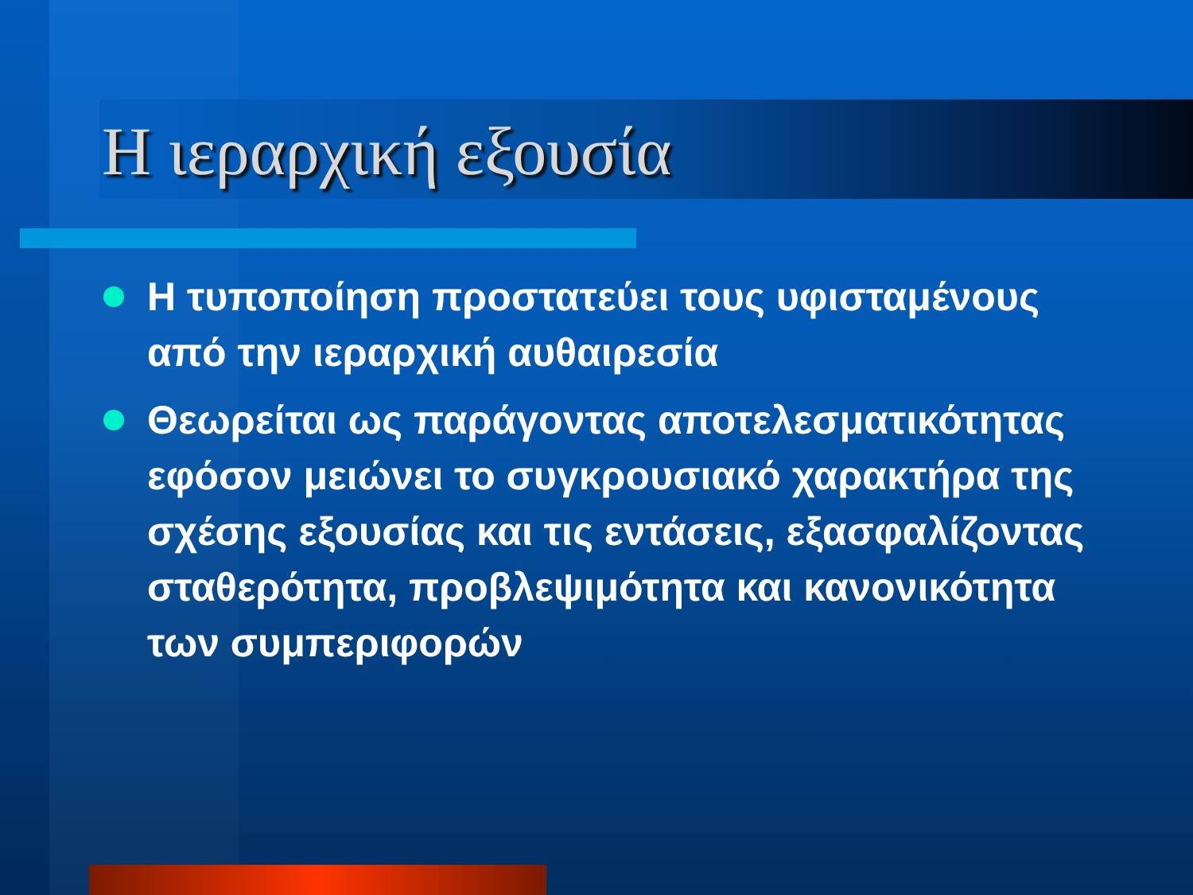Η ιεραρχική εξουσία
Η τυποποίηση προστατεύει τους υφισταμένους από την ιεραρχική αυθαιρεσία
Θεωρείται ως παράγοντας αποτελεσματικότητας εφόσον μειώνει το συγκρουσιακό χαρακτήρα της σχέσης εξουσίας και τις εντάσεις, εξασφαλίζοντας σταθερότητα, προβλεψιμότητα και κανονικότητα των συμπεριφορών